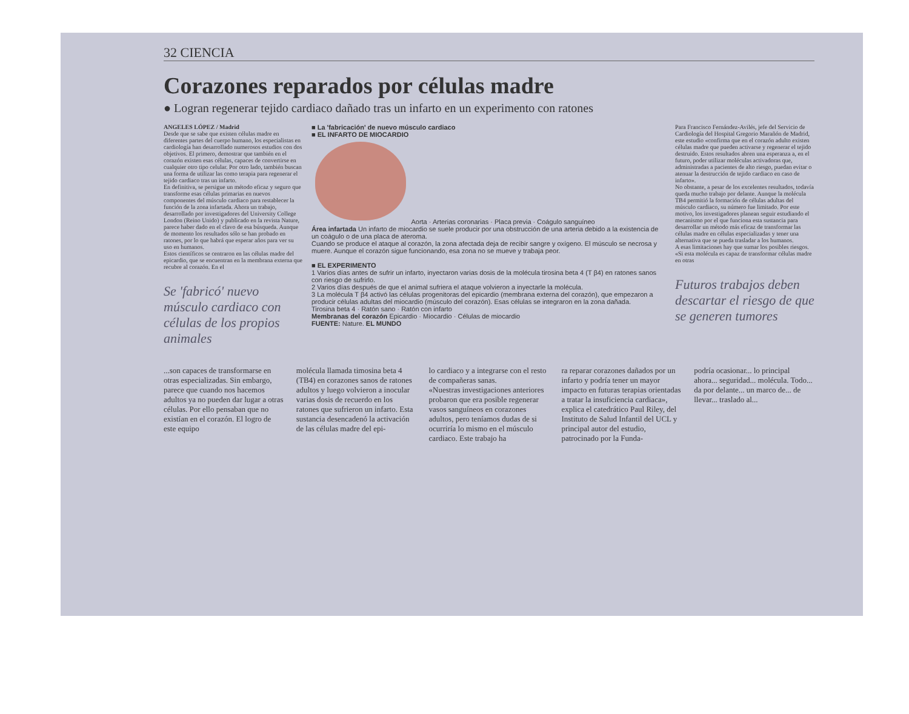32 CIENCIA
Corazones reparados por células madre
● Logran regenerar tejido cardiaco dañado tras un infarto en un experimento con ratones
ANGELES LÓPEZ / Madrid
Desde que se sabe que existen células madre en diferentes partes del cuerpo humano, los especialistas en cardiología han desarrollado numerosos estudios con dos objetivos. El primero, demostrar que también en el corazón existen esas células, capaces de convertirse en cualquier otro tipo celular. Por otro lado, también buscan una forma de utilizar las como terapia para regenerar el tejido cardiaco tras un infarto.
En definitiva, se persigue un método eficaz y seguro que transforme esas células primarias en nuevos componentes del músculo cardiaco para restablecer la función de la zona infartada. Ahora un trabajo, desarrollado por investigadores del University College London (Reino Unido) y publicado en la revista Nature, parece haber dado en el clavo de esa búsqueda. Aunque de momento los resultados sólo se han probado en ratones, por lo que habrá que esperar años para ver su uso en humanos.
Estos científicos se centraron en las células madre del epicardio, que se encuentran en la membrana externa que recubre al corazón. En el
Se 'fabricó' nuevo músculo cardiaco con células de los propios animales
■ La 'fabricación' de nuevo músculo cardiaco
■ EL INFARTO DE MIOCARDIO
Aorta · Arterias coronarias · Placa previa · Coágulo sanguíneo
Área infartada Un infarto de miocardio se suele producir por una obstrucción de una arteria debido a la existencia de un coágulo o de una placa de ateroma.
Cuando se produce el ataque al corazón, la zona afectada deja de recibir sangre y oxígeno. El músculo se necrosa y muere. Aunque el corazón sigue funcionando, esa zona no se mueve y trabaja peor.
■ EL EXPERIMENTO
1 Varios días antes de sufrir un infarto, inyectaron varias dosis de la molécula tirosina beta 4 (T β4) en ratones sanos con riesgo de sufrirlo.
2 Varios días después de que el animal sufriera el ataque volvieron a inyectarle la molécula.
3 La molécula T β4 activó las células progenitoras del epicardio (membrana externa del corazón), que empezaron a producir células adultas del miocardio (músculo del corazón). Esas células se integraron en la zona dañada.
Tirosina beta 4 · Ratón sano · Ratón con infarto
Membranas del corazón Epicardio · Miocardio · Células de miocardio
FUENTE: Nature. EL MUNDO
Para Francisco Fernández-Avilés, jefe del Servicio de Cardiología del Hospital Gregorio Marañón de Madrid, este estudio «confirma que en el corazón adulto existen células madre que pueden activarse y regenerar el tejido destruido. Estos resultados abren una esperanza a, en el futuro, poder utilizar moléculas activadoras que, administradas a pacientes de alto riesgo, puedan evitar o atenuar la destrucción de tejido cardiaco en caso de infarto».
No obstante, a pesar de los excelentes resultados, todavía queda mucho trabajo por delante. Aunque la molécula TB4 permitió la formación de células adultas del músculo cardiaco, su número fue limitado. Por este motivo, los investigadores planean seguir estudiando el mecanismo por el que funciona esta sustancia para desarrollar un método más eficaz de transformar las células madre en células especializadas y tener una alternativa que se pueda trasladar a los humanos.
A esas limitaciones hay que sumar los posibles riesgos. «Si esta molécula es capaz de transformar células madre en otras
Futuros trabajos deben descartar el riesgo de que se generen tumores
...son capaces de transformarse en otras especializadas. Sin embargo, parece que cuando nos hacemos adultos ya no pueden dar lugar a otras células. Por ello pensaban que no existían en el corazón. El logro de este equipo
molécula llamada timosina beta 4 (TB4) en corazones sanos de ratones adultos y luego volvieron a inocular varias dosis de recuerdo en los ratones que sufrieron un infarto. Esta sustancia desencadenó la activación de las células madre del epi-
lo cardiaco y a integrarse con el resto de compañeras sanas.
«Nuestras investigaciones anteriores probaron que era posible regenerar vasos sanguíneos en corazones adultos, pero teníamos dudas de si ocurriría lo mismo en el músculo cardiaco. Este trabajo ha
ra reparar corazones dañados por un infarto y podría tener un mayor impacto en futuras terapias orientadas a tratar la insuficiencia cardiaca», explica el catedrático Paul Riley, del Instituto de Salud Infantil del UCL y principal autor del estudio, patrocinado por la Funda-
podría ocasionar... lo principal ahora... seguridad... molécula. Todo... da por delante... un marco de... de llevar... traslado al...